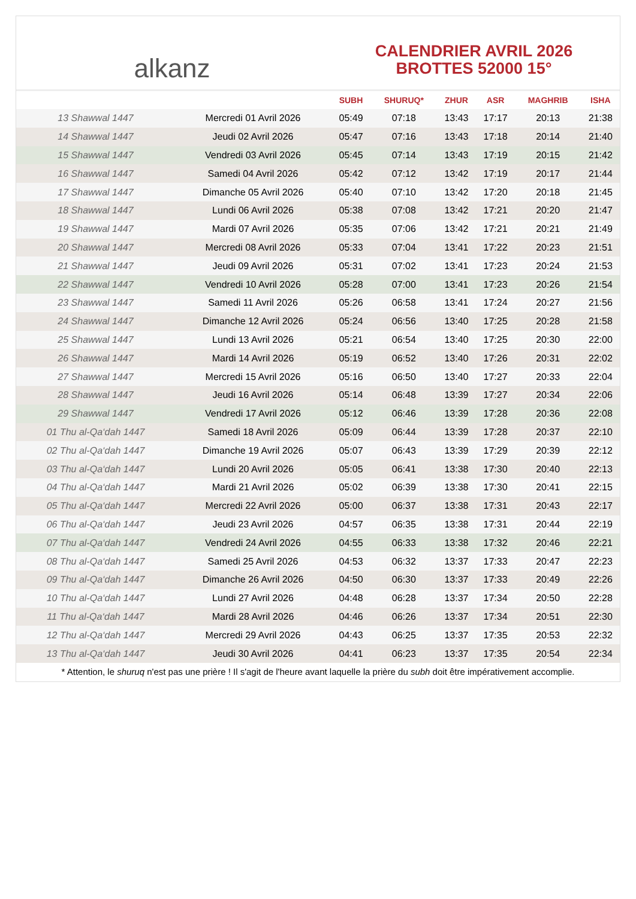alkanz
CALENDRIER AVRIL 2026
BROTTES 52000 15°
| | | SUBH | SHURUQ* | ZHUR | ASR | MAGHRIB | ISHA |
| --- | --- | --- | --- | --- | --- | --- | --- |
| 13 Shawwal 1447 | Mercredi 01 Avril 2026 | 05:49 | 07:18 | 13:43 | 17:17 | 20:13 | 21:38 |
| 14 Shawwal 1447 | Jeudi 02 Avril 2026 | 05:47 | 07:16 | 13:43 | 17:18 | 20:14 | 21:40 |
| 15 Shawwal 1447 | Vendredi 03 Avril 2026 | 05:45 | 07:14 | 13:43 | 17:19 | 20:15 | 21:42 |
| 16 Shawwal 1447 | Samedi 04 Avril 2026 | 05:42 | 07:12 | 13:42 | 17:19 | 20:17 | 21:44 |
| 17 Shawwal 1447 | Dimanche 05 Avril 2026 | 05:40 | 07:10 | 13:42 | 17:20 | 20:18 | 21:45 |
| 18 Shawwal 1447 | Lundi 06 Avril 2026 | 05:38 | 07:08 | 13:42 | 17:21 | 20:20 | 21:47 |
| 19 Shawwal 1447 | Mardi 07 Avril 2026 | 05:35 | 07:06 | 13:42 | 17:21 | 20:21 | 21:49 |
| 20 Shawwal 1447 | Mercredi 08 Avril 2026 | 05:33 | 07:04 | 13:41 | 17:22 | 20:23 | 21:51 |
| 21 Shawwal 1447 | Jeudi 09 Avril 2026 | 05:31 | 07:02 | 13:41 | 17:23 | 20:24 | 21:53 |
| 22 Shawwal 1447 | Vendredi 10 Avril 2026 | 05:28 | 07:00 | 13:41 | 17:23 | 20:26 | 21:54 |
| 23 Shawwal 1447 | Samedi 11 Avril 2026 | 05:26 | 06:58 | 13:41 | 17:24 | 20:27 | 21:56 |
| 24 Shawwal 1447 | Dimanche 12 Avril 2026 | 05:24 | 06:56 | 13:40 | 17:25 | 20:28 | 21:58 |
| 25 Shawwal 1447 | Lundi 13 Avril 2026 | 05:21 | 06:54 | 13:40 | 17:25 | 20:30 | 22:00 |
| 26 Shawwal 1447 | Mardi 14 Avril 2026 | 05:19 | 06:52 | 13:40 | 17:26 | 20:31 | 22:02 |
| 27 Shawwal 1447 | Mercredi 15 Avril 2026 | 05:16 | 06:50 | 13:40 | 17:27 | 20:33 | 22:04 |
| 28 Shawwal 1447 | Jeudi 16 Avril 2026 | 05:14 | 06:48 | 13:39 | 17:27 | 20:34 | 22:06 |
| 29 Shawwal 1447 | Vendredi 17 Avril 2026 | 05:12 | 06:46 | 13:39 | 17:28 | 20:36 | 22:08 |
| 01 Thu al-Qa‘dah 1447 | Samedi 18 Avril 2026 | 05:09 | 06:44 | 13:39 | 17:28 | 20:37 | 22:10 |
| 02 Thu al-Qa‘dah 1447 | Dimanche 19 Avril 2026 | 05:07 | 06:43 | 13:39 | 17:29 | 20:39 | 22:12 |
| 03 Thu al-Qa‘dah 1447 | Lundi 20 Avril 2026 | 05:05 | 06:41 | 13:38 | 17:30 | 20:40 | 22:13 |
| 04 Thu al-Qa‘dah 1447 | Mardi 21 Avril 2026 | 05:02 | 06:39 | 13:38 | 17:30 | 20:41 | 22:15 |
| 05 Thu al-Qa‘dah 1447 | Mercredi 22 Avril 2026 | 05:00 | 06:37 | 13:38 | 17:31 | 20:43 | 22:17 |
| 06 Thu al-Qa‘dah 1447 | Jeudi 23 Avril 2026 | 04:57 | 06:35 | 13:38 | 17:31 | 20:44 | 22:19 |
| 07 Thu al-Qa‘dah 1447 | Vendredi 24 Avril 2026 | 04:55 | 06:33 | 13:38 | 17:32 | 20:46 | 22:21 |
| 08 Thu al-Qa‘dah 1447 | Samedi 25 Avril 2026 | 04:53 | 06:32 | 13:37 | 17:33 | 20:47 | 22:23 |
| 09 Thu al-Qa‘dah 1447 | Dimanche 26 Avril 2026 | 04:50 | 06:30 | 13:37 | 17:33 | 20:49 | 22:26 |
| 10 Thu al-Qa‘dah 1447 | Lundi 27 Avril 2026 | 04:48 | 06:28 | 13:37 | 17:34 | 20:50 | 22:28 |
| 11 Thu al-Qa‘dah 1447 | Mardi 28 Avril 2026 | 04:46 | 06:26 | 13:37 | 17:34 | 20:51 | 22:30 |
| 12 Thu al-Qa‘dah 1447 | Mercredi 29 Avril 2026 | 04:43 | 06:25 | 13:37 | 17:35 | 20:53 | 22:32 |
| 13 Thu al-Qa‘dah 1447 | Jeudi 30 Avril 2026 | 04:41 | 06:23 | 13:37 | 17:35 | 20:54 | 22:34 |
* Attention, le shuruq n'est pas une prière ! Il s'agit de l'heure avant laquelle la prière du subh doit être impérativement accomplie.